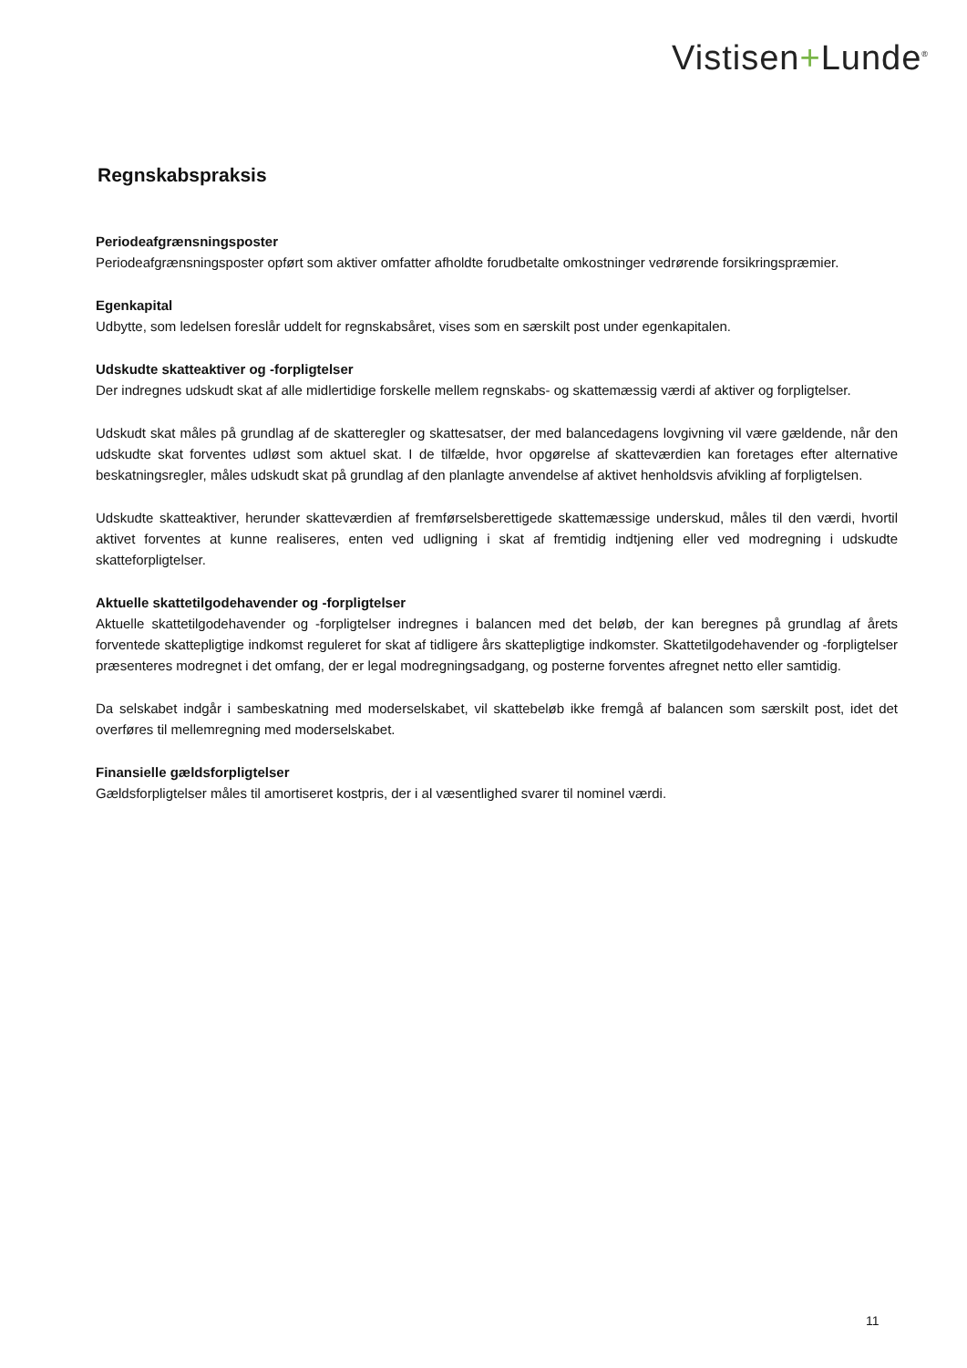Vistisen+Lunde<sup>®</sup>
Regnskabspraksis
Periodeafgrænsningsposter
Periodeafgrænsningsposter opført som aktiver omfatter afholdte forudbetalte omkostninger vedrørende forsikringspræmier.
Egenkapital
Udbytte, som ledelsen foreslår uddelt for regnskabsåret, vises som en særskilt post under egenkapitalen.
Udskudte skatteaktiver og -forpligtelser
Der indregnes udskudt skat af alle midlertidige forskelle mellem regnskabs- og skattemæssig værdi af aktiver og forpligtelser.
Udskudt skat måles på grundlag af de skatteregler og skattesatser, der med balancedagens lovgivning vil være gældende, når den udskudte skat forventes udløst som aktuel skat. I de tilfælde, hvor opgørelse af skatteværdien kan foretages efter alternative beskatningsregler, måles udskudt skat på grundlag af den planlagte anvendelse af aktivet henholdsvis afvikling af forpligtelsen.
Udskudte skatteaktiver, herunder skatteværdien af fremførselsberettigede skattemæssige underskud, måles til den værdi, hvortil aktivet forventes at kunne realiseres, enten ved udligning i skat af fremtidig indtjening eller ved modregning i udskudte skatteforpligtelser.
Aktuelle skattetilgodehavender og -forpligtelser
Aktuelle skattetilgodehavender og -forpligtelser indregnes i balancen med det beløb, der kan beregnes på grundlag af årets forventede skattepligtige indkomst reguleret for skat af tidligere års skattepligtige indkomster. Skattetilgodehavender og -forpligtelser præsenteres modregnet i det omfang, der er legal modregningsadgang, og posterne forventes afregnet netto eller samtidig.
Da selskabet indgår i sambeskatning med moderselskabet, vil skattebeløb ikke fremgå af balancen som særskilt post, idet det overføres til mellemregning med moderselskabet.
Finansielle gældsforpligtelser
Gældsforpligtelser måles til amortiseret kostpris, der i al væsentlighed svarer til nominel værdi.
11